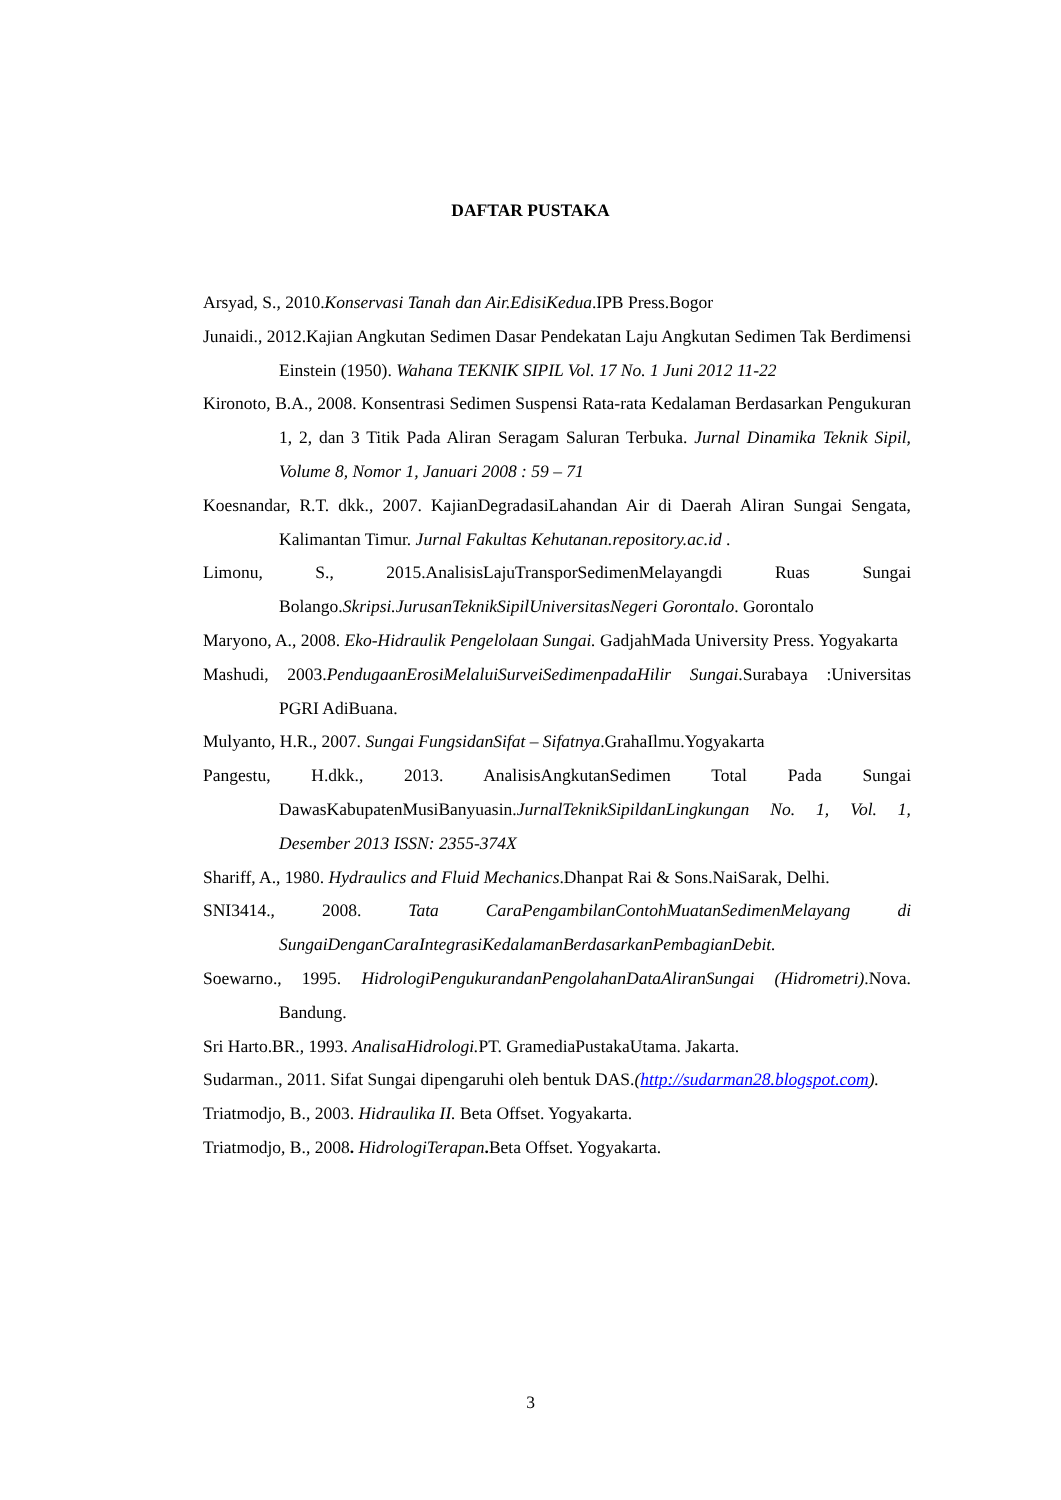DAFTAR PUSTAKA
Arsyad, S., 2010.Konservasi Tanah dan Air.EdisiKedua.IPB Press.Bogor
Junaidi., 2012.Kajian Angkutan Sedimen Dasar Pendekatan Laju Angkutan Sedimen Tak Berdimensi Einstein (1950). Wahana TEKNIK SIPIL Vol. 17 No. 1 Juni 2012 11-22
Kironoto, B.A., 2008. Konsentrasi Sedimen Suspensi Rata-rata Kedalaman Berdasarkan Pengukuran 1, 2, dan 3 Titik Pada Aliran Seragam Saluran Terbuka. Jurnal Dinamika Teknik Sipil, Volume 8, Nomor 1, Januari 2008 : 59 – 71
Koesnandar, R.T. dkk., 2007. KajianDegradasiLahandan Air di Daerah Aliran Sungai Sengata, Kalimantan Timur. Jurnal Fakultas Kehutanan.repository.ac.id .
Limonu, S., 2015.AnalisisLajuTransporSedimenMelayangdi Ruas Sungai Bolango.Skripsi.JurusanTeknikSipilUniversitasNegeri Gorontalo. Gorontalo
Maryono, A., 2008. Eko-Hidraulik Pengelolaan Sungai. GadjahMada University Press. Yogyakarta
Mashudi, 2003.PendugaanErosiMelaluiSurveiSedimenpadaHilir Sungai.Surabaya :Universitas PGRI AdiBuana.
Mulyanto, H.R., 2007. Sungai FungsidanSifat – Sifatnya.GrahaIlmu.Yogyakarta
Pangestu, H.dkk., 2013. AnalisisAngkutanSedimen Total Pada Sungai DawasKabupatenMusiBanyuasin.JurnalTeknikSipildanLingkungan No. 1, Vol. 1, Desember 2013 ISSN: 2355-374X
Shariff, A., 1980. Hydraulics and Fluid Mechanics.Dhanpat Rai & Sons.NaiSarak, Delhi.
SNI3414., 2008. Tata CaraPengambilanContohMuatanSedimenMelayang di SungaiDenganCaraIntegrasiKedalamanBerdasarkanPembagianDebit.
Soewarno., 1995. HidrologiPengukurandanPengolahanDataAliranSungai (Hidrometri).Nova. Bandung.
Sri Harto.BR., 1993. AnalisaHidrologi. PT. GramediaPustakaUtama. Jakarta.
Sudarman., 2011. Sifat Sungai dipengaruhi oleh bentuk DAS.(http://sudarman28.blogspot.com).
Triatmodjo, B., 2003. Hidraulika II. Beta Offset. Yogyakarta.
Triatmodjo, B., 2008. HidrologiTerapan. Beta Offset. Yogyakarta.
3